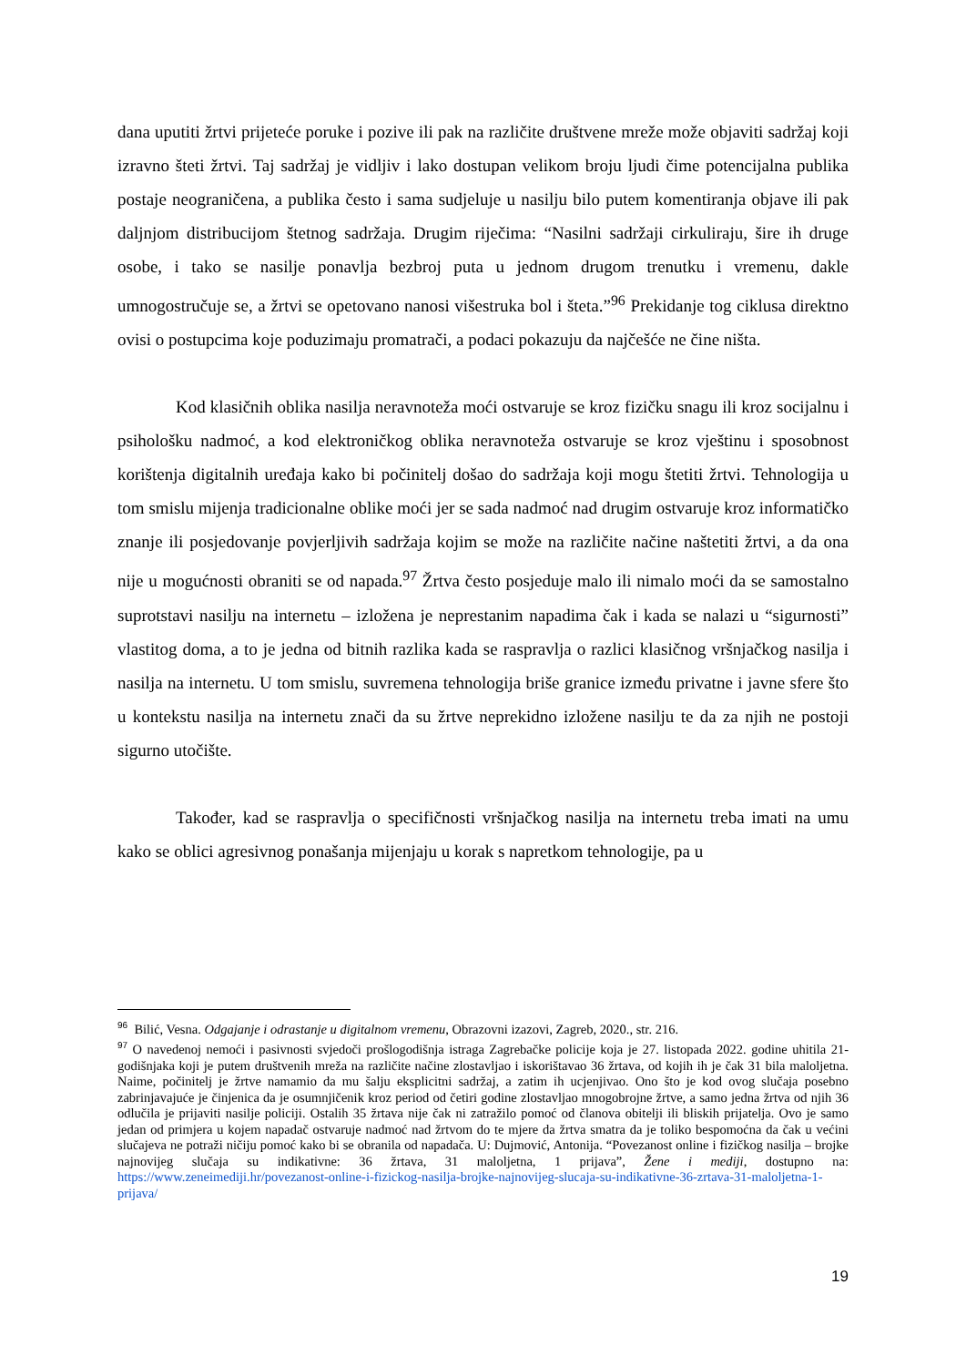dana uputiti žrtvi prijeteće poruke i pozive ili pak na različite društvene mreže može objaviti sadržaj koji izravno šteti žrtvi. Taj sadržaj je vidljiv i lako dostupan velikom broju ljudi čime potencijalna publika postaje neograničena, a publika često i sama sudjeluje u nasilju bilo putem komentiranja objave ili pak daljnjom distribucijom štetnog sadržaja. Drugim riječima: “Nasilni sadržaji cirkuliraju, šire ih druge osobe, i tako se nasilje ponavlja bezbroj puta u jednom drugom trenutku i vremenu, dakle umnogostručuje se, a žrtvi se opetovano nanosi višestruka bol i šteta.”<sup>96</sup> Prekidanje tog ciklusa direktno ovisi o postupcima koje poduzimaju promatrači, a podaci pokazuju da najčešće ne čine ništa.
Kod klasičnih oblika nasilja neravnoteža moći ostvaruje se kroz fizičku snagu ili kroz socijalnu i psihološku nadmoć, a kod elektroničkog oblika neravnoteža ostvaruje se kroz vještinu i sposobnost korištenja digitalnih uređaja kako bi počinitelj došao do sadržaja koji mogu štetiti žrtvi. Tehnologija u tom smislu mijenja tradicionalne oblike moći jer se sada nadmoć nad drugim ostvaruje kroz informatičko znanje ili posjedovanje povjerljivih sadržaja kojim se može na različite načine naštetiti žrtvi, a da ona nije u mogućnosti obraniti se od napada.<sup>97</sup> Žrtva često posjeduje malo ili nimalo moći da se samostalno suprotstavi nasilju na internetu – izložena je neprestanim napadima čak i kada se nalazi u “sigurnosti” vlastitog doma, a to je jedna od bitnih razlika kada se raspravlja o razlici klasičnog vršnjačkog nasilja i nasilja na internetu. U tom smislu, suvremena tehnologija briše granice između privatne i javne sfere što u kontekstu nasilja na internetu znači da su žrtve neprekidno izložene nasilju te da za njih ne postoji sigurno utočište.
Također, kad se raspravlja o specifičnosti vršnjačkog nasilja na internetu treba imati na umu kako se oblici agresivnog ponašanja mijenjaju u korak s napretkom tehnologije, pa u
<sup>96</sup> Bilić, Vesna. Odgajanje i odrastanje u digitalnom vremenu, Obrazovni izazovi, Zagreb, 2020., str. 216.
<sup>97</sup> O navedenoj nemoći i pasivnosti svjedoči prošlogodišnja istraga Zagrebačke policije koja je 27. listopada 2022. godine uhitila 21-godišnjaka koji je putem društvenih mreža na različite načine zlostavljao i iskorištavao 36 žrtava, od kojih ih je čak 31 bila maloljetna. Naime, počinitelj je žrtve namamio da mu šalju eksplicitni sadržaj, a zatim ih ucjenjivao. Ono što je kod ovog slučaja posebno zabrinjavajuće je činjenica da je osumnjičenik kroz period od četiri godine zlostavljao mnogobrojne žrtve, a samo jedna žrtva od njih 36 odlučila je prijaviti nasilje policiji. Ostalih 35 žrtava nije čak ni zatražilo pomoć od članova obitelji ili bliskih prijatelja. Ovo je samo jedan od primjera u kojem napadač ostvaruje nadmoć nad žrtvom do te mjere da žrtva smatra da je toliko bespomoćna da čak u većini slučajeva ne potraži ničiju pomoć kako bi se obranila od napadača. U: Dujmović, Antonija. “Povezanost online i fizičkog nasilja – brojke najnovijeg slučaja su indikativne: 36 žrtava, 31 maloljetna, 1 prijava”, Žene i mediji, dostupno na: https://www.zeneimediji.hr/povezanost-online-i-fizickog-nasilja-brojke-najnovijeg-slucaja-su-indikativne-36-zrtava-31-maloljetna-1-prijava/
19